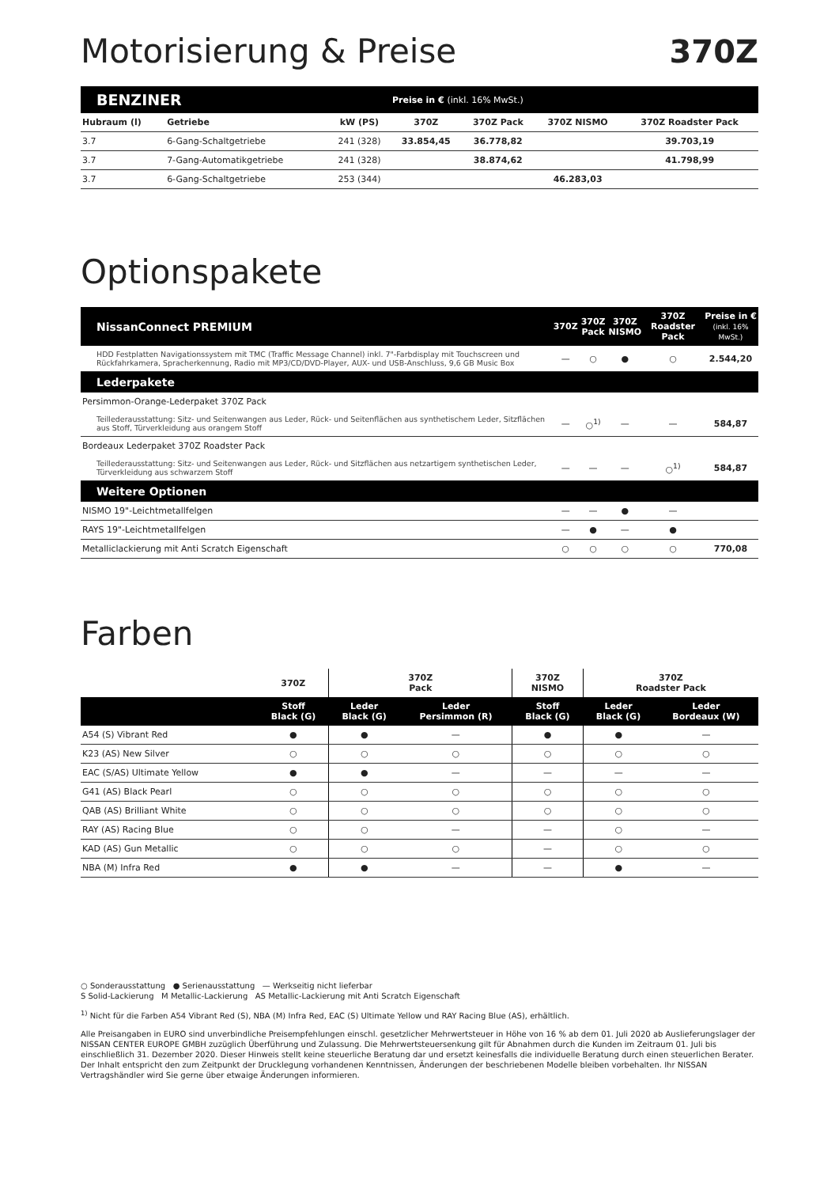Motorisierung & Preise 370Z
| BENZINER | | | Preise in € (inkl. 16% MwSt.) | | | |
| --- | --- | --- | --- | --- | --- | --- |
| Hubraum (l) | Getriebe | kW (PS) | 370Z | 370Z Pack | 370Z NISMO | 370Z Roadster Pack |
| 3.7 | 6-Gang-Schaltgetriebe | 241 (328) | 33.854,45 | 36.778,82 | | 39.703,19 |
| 3.7 | 7-Gang-Automatikgetriebe | 241 (328) | | 38.874,62 | | 41.798,99 |
| 3.7 | 6-Gang-Schaltgetriebe | 253 (344) | | | 46.283,03 | |
Optionspakete
| NissanConnect PREMIUM | 370Z | 370Z Pack | 370Z NISMO | 370Z Roadster Pack | Preise in € (inkl. 16% MwSt.) |
| --- | --- | --- | --- | --- | --- |
| HDD Festplatten Navigationssystem mit TMC (Traffic Message Channel) inkl. 7"-Farbdisplay mit Touchscreen und Rückfahrkamera, Sprach­erkennung, Radio mit MP3/CD/DVD-Player, AUX- und USB-Anschluss, 9,6 GB Music Box | — | ○ | ● | ○ | 2.544,20 |
| Lederpakete | | | | | |
| Persimmon-Orange-Lederpaket 370Z Pack | | | | | |
| Teillederausstattung: Sitz- und Seitenwangen aus Leder, Rück- und Seitenflächen aus synthetischem Leder, Sitzflächen aus Stoff, Türverkleidung aus orangem Stoff | — | ○<sup>1)</sup> | — | — | 584,87 |
| Bordeaux Lederpaket 370Z Roadster Pack | | | | | |
| Teillederausstattung: Sitz- und Seitenwangen aus Leder, Rück- und Sitzflächen aus netzartigem synthetischen Leder, Türverkleidung aus schwarzem Stoff | — | — | — | ○<sup>1)</sup> | 584,87 |
| Weitere Optionen | | | | | |
| NISMO 19"-Leichtmetallfelgen | — | — | ● | — | |
| RAYS 19"-Leichtmetallfelgen | — | ● | — | ● | |
| Metalliclackierung mit Anti Scratch Eigenschaft | ○ | ○ | ○ | ○ | 770,08 |
Farben
| | 370Z | 370Z Pack | | 370Z NISMO | 370Z Roadster Pack | |
| --- | --- | --- | --- | --- | --- | --- |
| | Stoff Black (G) | Leder Black (G) | Leder Persimmon (R) | Stoff Black (G) | Leder Black (G) | Leder Bordeaux (W) |
| A54 (S) Vibrant Red | ● | ● | — | ● | ● | — |
| K23 (AS) New Silver | ○ | ○ | ○ | ○ | ○ | ○ |
| EAC (S/AS) Ultimate Yellow | ● | ● | — | — | — | — |
| G41 (AS) Black Pearl | ○ | ○ | ○ | ○ | ○ | ○ |
| QAB (AS) Brilliant White | ○ | ○ | ○ | ○ | ○ | ○ |
| RAY (AS) Racing Blue | ○ | ○ | — | — | ○ | — |
| KAD (AS) Gun Metallic | ○ | ○ | ○ | — | ○ | ○ |
| NBA (M) Infra Red | ● | ● | — | — | ● | — |
○ Sonderausstattung ● Serienausstattung — Werkseitig nicht lieferbar
S Solid-Lackierung M Metallic-Lackierung AS Metallic-Lackierung mit Anti Scratch Eigenschaft
<sup>1)</sup> Nicht für die Farben A54 Vibrant Red (S), NBA (M) Infra Red, EAC (S) Ultimate Yellow und RAY Racing Blue (AS), erhältlich.
Alle Preisangaben in EURO sind unverbindliche Preisempfehlungen einschl. gesetzlicher Mehrwertsteuer in Höhe von 16 % ab dem 01. Juli 2020 ab Auslieferungslager der NISSAN CENTER EUROPE GMBH zuzüglich Überführung und Zulassung. Die Mehrwertsteuersenkung gilt für Abnahmen durch die Kunden im Zeitraum 01. Juli bis einschließlich 31. Dezember 2020. Dieser Hinweis stellt keine steuerliche Beratung dar und ersetzt keinesfalls die individuelle Beratung durch einen steuerlichen Berater. Der Inhalt entspricht den zum Zeitpunkt der Drucklegung vorhandenen Kenntnissen, Änderungen der beschriebenen Modelle bleiben vorbehalten. Ihr NISSAN Vertragshändler wird Sie gerne über etwaige Änderungen informieren.